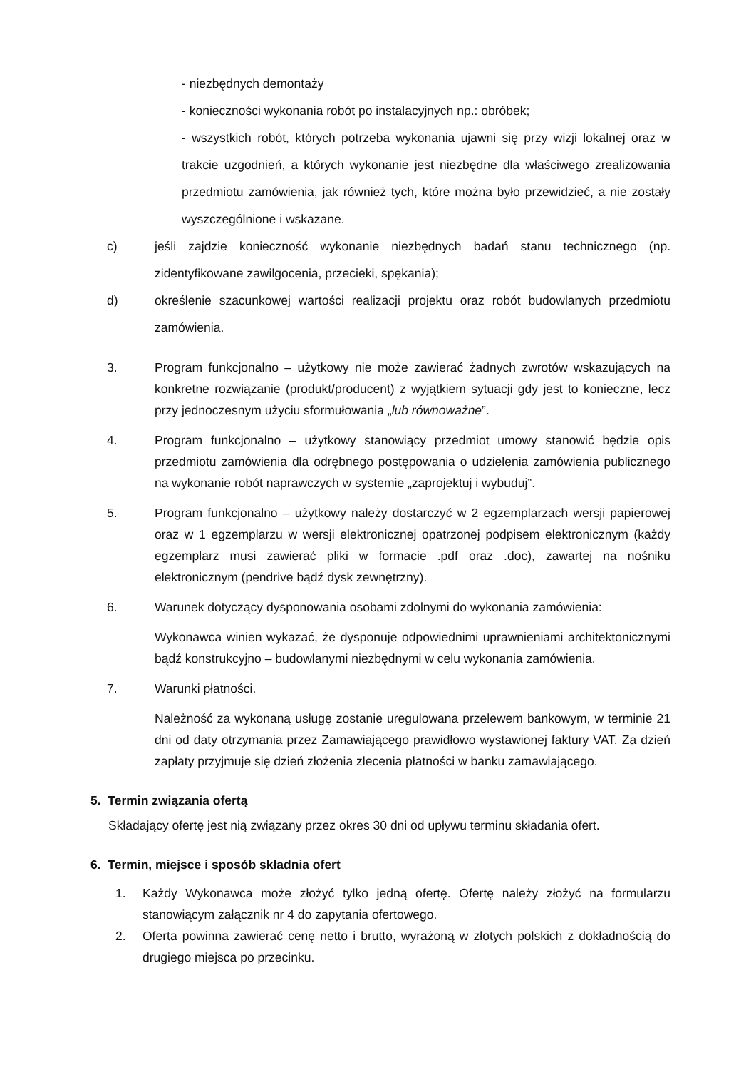- niezbędnych demontaży
- konieczności wykonania robót po instalacyjnych np.: obróbek;
- wszystkich robót, których potrzeba wykonania ujawni się przy wizji lokalnej oraz w trakcie uzgodnień, a których wykonanie jest niezbędne dla właściwego zrealizowania przedmiotu zamówienia, jak również tych, które można było przewidzieć, a nie zostały wyszczególnione i wskazane.
c) jeśli zajdzie konieczność wykonanie niezbędnych badań stanu technicznego (np. zidentyfikowane zawilgocenia, przecieki, spękania);
d) określenie szacunkowej wartości realizacji projektu oraz robót budowlanych przedmiotu zamówienia.
3. Program funkcjonalno – użytkowy nie może zawierać żadnych zwrotów wskazujących na konkretne rozwiązanie (produkt/producent) z wyjątkiem sytuacji gdy jest to konieczne, lecz przy jednoczesnym użyciu sformułowania „lub równoważne”.
4. Program funkcjonalno – użytkowy stanowiący przedmiot umowy stanowić będzie opis przedmiotu zamówienia dla odrębnego postępowania o udzielenia zamówienia publicznego na wykonanie robót naprawczych w systemie „zaprojektuj i wybuduj”.
5. Program funkcjonalno – użytkowy należy dostarczyć w 2 egzemplarzach wersji papierowej oraz w 1 egzemplarzu w wersji elektronicznej opatrzonej podpisem elektronicznym (każdy egzemplarz musi zawierać pliki w formacie .pdf oraz .doc), zawartej na nośniku elektronicznym (pendrive bądź dysk zewnętrzny).
6. Warunek dotyczący dysponowania osobami zdolnymi do wykonania zamówienia:
Wykonawca winien wykazać, że dysponuje odpowiednimi uprawnieniami architektonicznymi bądź konstrukcyjno – budowlanymi niezbędnymi w celu wykonania zamówienia.
7. Warunki płatności.
Należność za wykonaną usługę zostanie uregulowana przelewem bankowym, w terminie 21 dni od daty otrzymania przez Zamawiającego prawidłowo wystawionej faktury VAT. Za dzień zapłaty przyjmuje się dzień złożenia zlecenia płatności w banku zamawiającego.
5. Termin związania ofertą
Składający ofertę jest nią związany przez okres 30 dni od upływu terminu składania ofert.
6. Termin, miejsce i sposób składnia ofert
1. Każdy Wykonawca może złożyć tylko jedną ofertę. Ofertę należy złożyć na formularzu stanowiącym załącznik nr 4 do zapytania ofertowego.
2. Oferta powinna zawierać cenę netto i brutto, wyrażoną w złotych polskich z dokładnością do drugiego miejsca po przecinku.